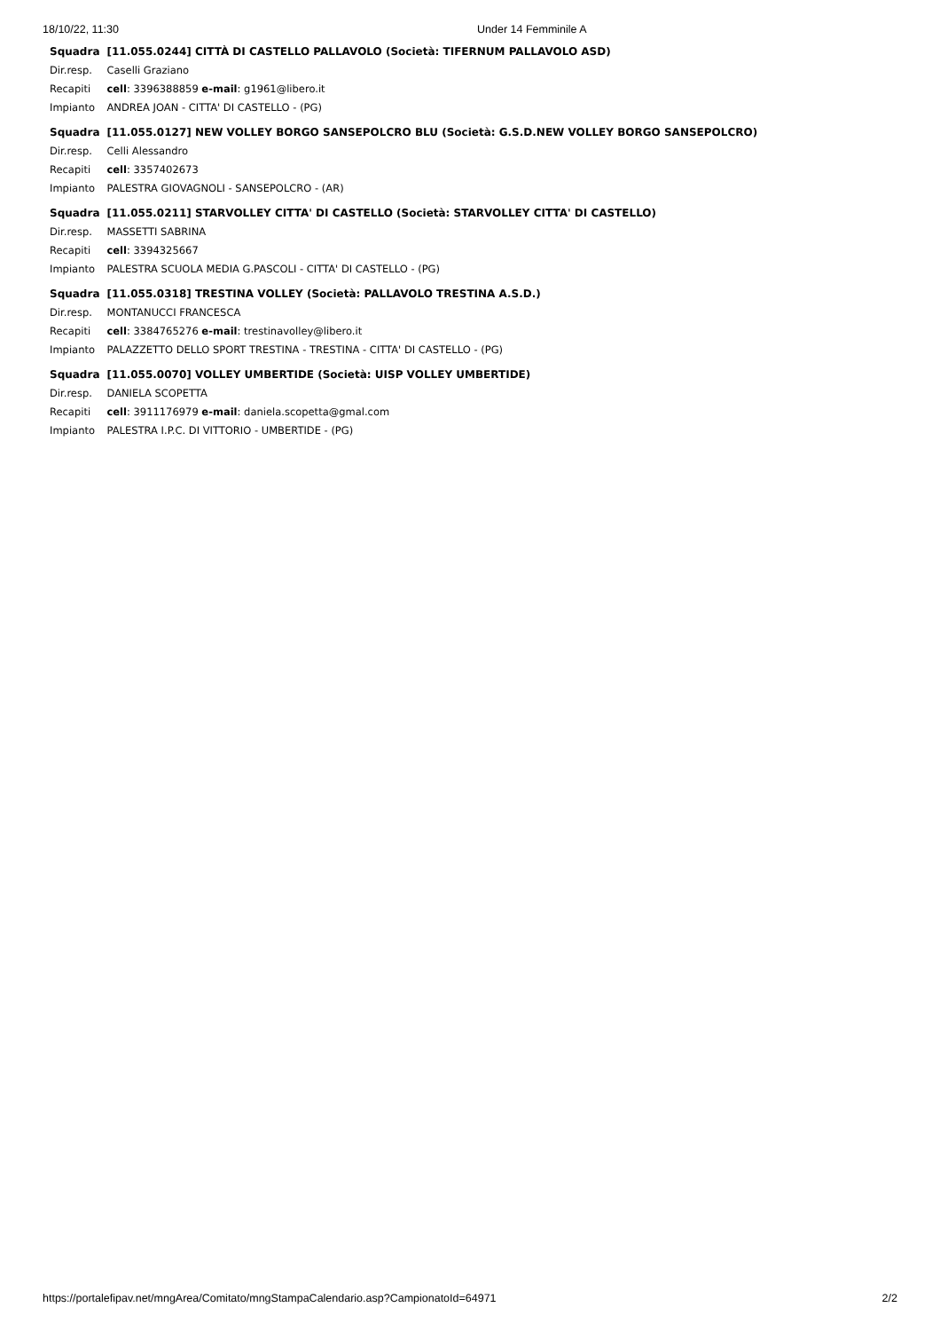18/10/22, 11:30 Under 14 Femminile A
| Squadra | [11.055.0244] CITTÀ DI CASTELLO PALLAVOLO (Società: TIFERNUM PALLAVOLO ASD) |
| Dir.resp. | Caselli Graziano |
| Recapiti | cell : 3396388859 e-mail : g1961@libero.it |
| Impianto | ANDREA JOAN - CITTA' DI CASTELLO - (PG) |
| Squadra | [11.055.0127] NEW VOLLEY BORGO SANSEPOLCRO BLU (Società: G.S.D.NEW VOLLEY BORGO SANSEPOLCRO) |
| Dir.resp. | Celli Alessandro |
| Recapiti | cell : 3357402673 |
| Impianto | PALESTRA GIOVAGNOLI - SANSEPOLCRO - (AR) |
| Squadra | [11.055.0211] STARVOLLEY CITTA' DI CASTELLO (Società: STARVOLLEY CITTA' DI CASTELLO) |
| Dir.resp. | MASSETTI SABRINA |
| Recapiti | cell : 3394325667 |
| Impianto | PALESTRA SCUOLA MEDIA G.PASCOLI - CITTA' DI CASTELLO - (PG) |
| Squadra | [11.055.0318] TRESTINA VOLLEY (Società: PALLAVOLO TRESTINA A.S.D.) |
| Dir.resp. | MONTANUCCI FRANCESCA |
| Recapiti | cell : 3384765276 e-mail : trestinavolley@libero.it |
| Impianto | PALAZZETTO DELLO SPORT TRESTINA - TRESTINA - CITTA' DI CASTELLO - (PG) |
| Squadra | [11.055.0070] VOLLEY UMBERTIDE (Società: UISP VOLLEY UMBERTIDE) |
| Dir.resp. | DANIELA SCOPETTA |
| Recapiti | cell : 3911176979 e-mail : daniela.scopetta@gmal.com |
| Impianto | PALESTRA I.P.C. DI VITTORIO - UMBERTIDE - (PG) |
https://portalefipav.net/mngArea/Comitato/mngStampaCalendario.asp?CampionatoId=64971 2/2